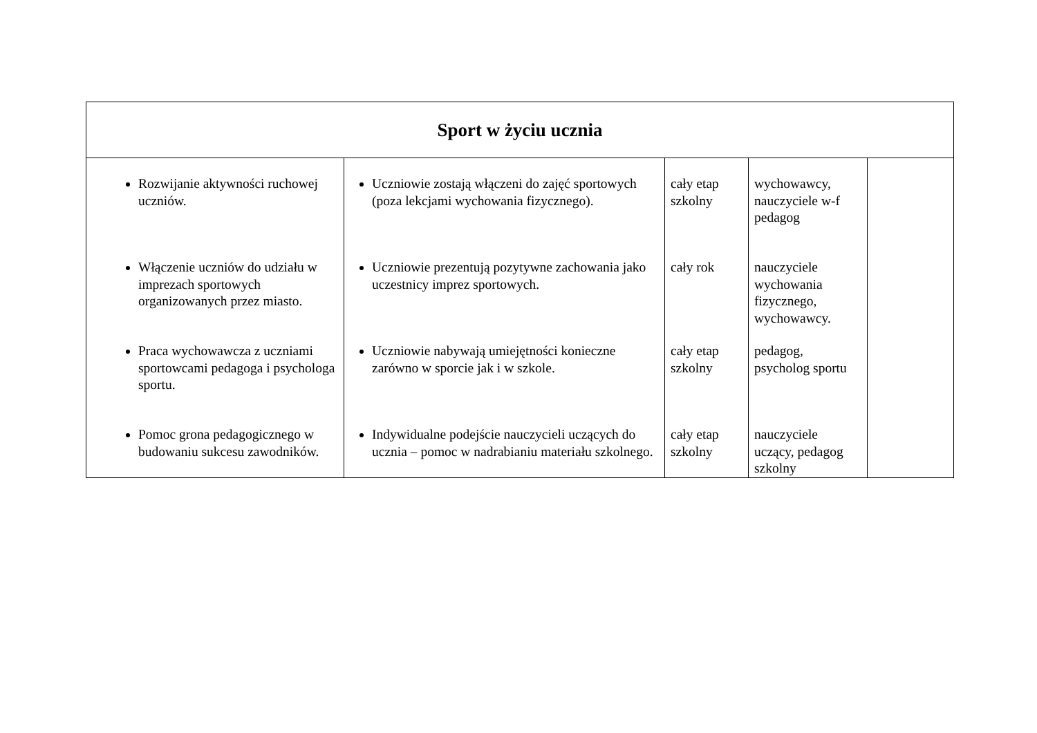| Sport w życiu ucznia | | | | |
| --- | --- | --- | --- | --- |
| Rozwijanie aktywności ruchowej uczniów. Włączenie uczniów do udziału w imprezach sportowych organizowanych przez miasto. Praca wychowawcza z uczniami sportowcami pedagoga i psychologa sportu. Pomoc grona pedagogicznego w budowaniu sukcesu zawodników. | Uczniowie zostają włączeni do zajęć sportowych (poza lekcjami wychowania fizycznego). Uczniowie prezentują pozytywne zachowania jako uczestnicy imprez sportowych. Uczniowie nabywają umiejętności konieczne zarówno w sporcie jak i w szkole. Indywidualne podejście nauczycieli uczących do ucznia – pomoc w nadrabianiu materiału szkolnego. | cały etap szkolny cały rok cały etap szkolny cały etap szkolny | wychowawcy, nauczyciele w-f pedagog nauczyciele wychowania fizycznego, wychowawcy. pedagog, psycholog sportu nauczyciele uczący, pedagog szkolny | |